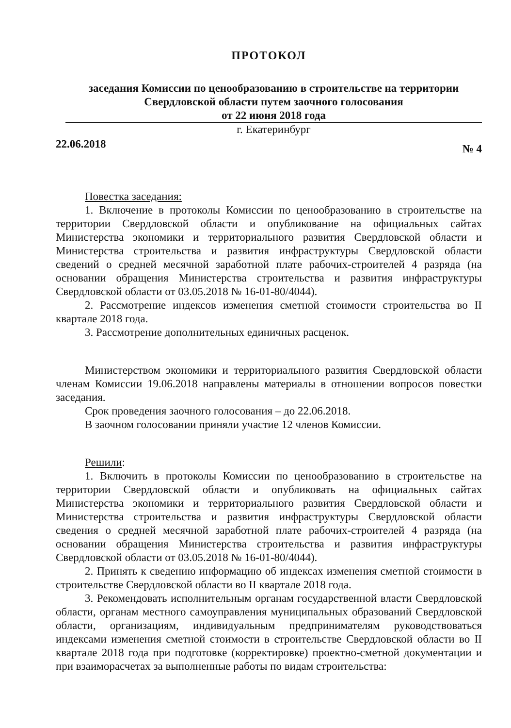ПРОТОКОЛ
заседания Комиссии по ценообразованию в строительстве на территории
Свердловской области путем заочного голосования
от 22 июня 2018 года
г. Екатеринбург
22.06.2018 № 4
Повестка заседания:
1. Включение в протоколы Комиссии по ценообразованию в строительстве на территории Свердловской области и опубликование на официальных сайтах Министерства экономики и территориального развития Свердловской области и Министерства строительства и развития инфраструктуры Свердловской области сведений о средней месячной заработной плате рабочих-строителей 4 разряда (на основании обращения Министерства строительства и развития инфраструктуры Свердловской области от 03.05.2018 № 16-01-80/4044).
2. Рассмотрение индексов изменения сметной стоимости строительства во II квартале 2018 года.
3. Рассмотрение дополнительных единичных расценок.
Министерством экономики и территориального развития Свердловской области членам Комиссии 19.06.2018 направлены материалы в отношении вопросов повестки заседания.
Срок проведения заочного голосования – до 22.06.2018.
В заочном голосовании приняли участие 12 членов Комиссии.
Решили:
1. Включить в протоколы Комиссии по ценообразованию в строительстве на территории Свердловской области и опубликовать на официальных сайтах Министерства экономики и территориального развития Свердловской области и Министерства строительства и развития инфраструктуры Свердловской области сведения о средней месячной заработной плате рабочих-строителей 4 разряда (на основании обращения Министерства строительства и развития инфраструктуры Свердловской области от 03.05.2018 № 16-01-80/4044).
2. Принять к сведению информацию об индексах изменения сметной стоимости в строительстве Свердловской области во II квартале 2018 года.
3. Рекомендовать исполнительным органам государственной власти Свердловской области, органам местного самоуправления муниципальных образований Свердловской области, организациям, индивидуальным предпринимателям руководствоваться индексами изменения сметной стоимости в строительстве Свердловской области во II квартале 2018 года при подготовке (корректировке) проектно-сметной документации и при взаиморасчетах за выполненные работы по видам строительства: